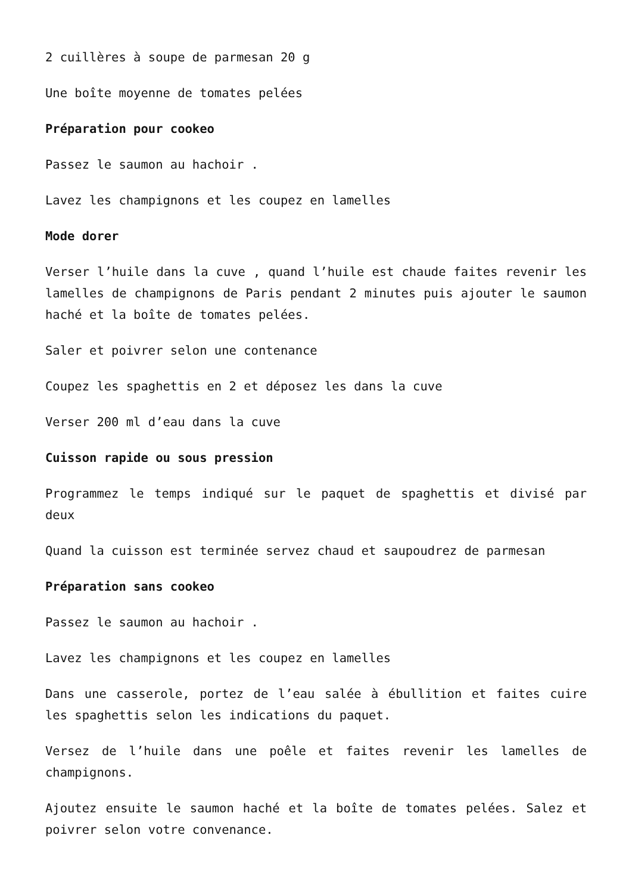2 cuillères à soupe de parmesan 20 g
Une boîte moyenne de tomates pelées
Préparation pour cookeo
Passez le saumon au hachoir .
Lavez les champignons et les coupez en lamelles
Mode dorer
Verser l’huile dans la cuve , quand l’huile est chaude faites revenir les lamelles de champignons de Paris pendant 2 minutes puis ajouter le saumon haché et la boîte de tomates pelées.
Saler et poivrer selon une contenance
Coupez les spaghettis en 2 et déposez les dans la cuve
Verser 200 ml d’eau dans la cuve
Cuisson rapide ou sous pression
Programmez le temps indiqué sur le paquet de spaghettis et divisé par deux
Quand la cuisson est terminée servez chaud et saupoudrez de parmesan
Préparation sans cookeo
Passez le saumon au hachoir .
Lavez les champignons et les coupez en lamelles
Dans une casserole, portez de l’eau salée à ébullition et faites cuire les spaghettis selon les indications du paquet.
Versez de l’huile dans une poêle et faites revenir les lamelles de champignons.
Ajoutez ensuite le saumon haché et la boîte de tomates pelées. Salez et poivrer selon votre convenance.